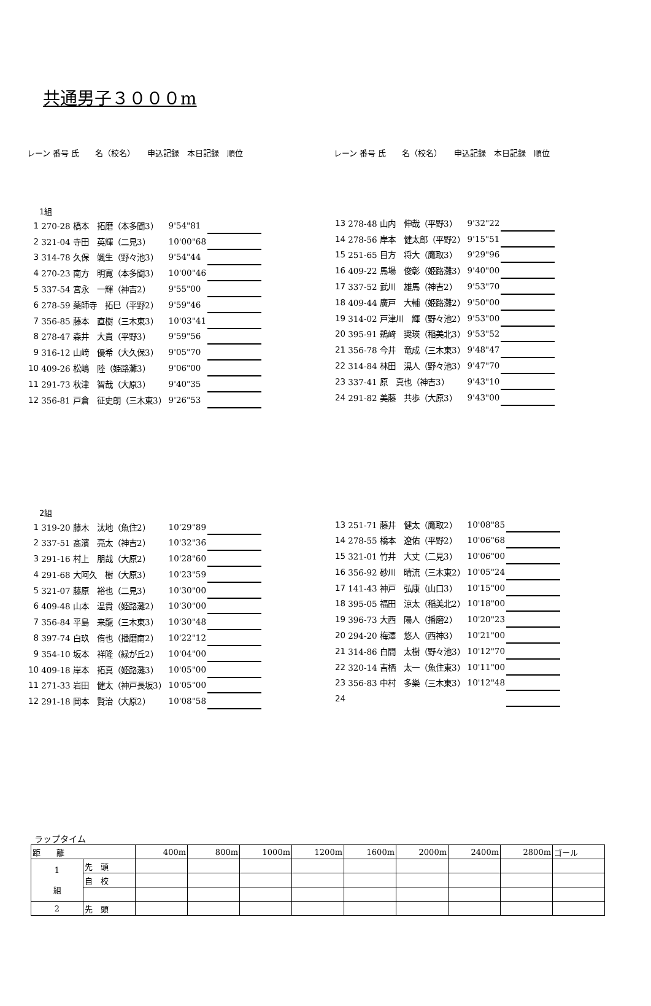共通男子３０００m
レーン 番号 氏　　名（校名）　　申込記録　本日記録　順位 レーン 番号 氏　　名（校名）　　申込記録　本日記録　順位
1組
| 1 | 270-28 橋本 拓磨（本多聞3） | 9'54"81 | | |
| 2 | 321-04 寺田 英輝（二見3） | 10'00"68 | | |
| 3 | 314-78 久保 颯生（野々池3） | 9'54"44 | | |
| 4 | 270-23 南方 明寛（本多聞3） | 10'00"46 | | |
| 5 | 337-54 宮永 一輝（神吉2） | 9'55"00 | | |
| 6 | 278-59 薬師寺 拓巳（平野2） | 9'59"46 | | |
| 7 | 356-85 藤本 直樹（三木東3） | 10'03"41 | | |
| 8 | 278-47 森井 大貴（平野3） | 9'59"56 | | |
| 9 | 316-12 山﨑 優希（大久保3） | 9'05"70 | | |
| 10 | 409-26 松嶋 陸（姫路灘3） | 9'06"00 | | |
| 11 | 291-73 秋津 智哉（大原3） | 9'40"35 | | |
| 12 | 356-81 戸倉 征史朗（三木東3） | 9'26"53 | | |
| 13 | 278-48 山内 伸哉（平野3） | 9'32"22 | | |
| 14 | 278-56 岸本 健太郎（平野2） | 9'15"51 | | |
| 15 | 251-65 目方 将大（鷹取3） | 9'29"96 | | |
| 16 | 409-22 馬場 俊彰（姫路灘3） | 9'40"00 | | |
| 17 | 337-52 武川 雄馬（神吉2） | 9'53"70 | | |
| 18 | 409-44 廣戸 大輔（姫路灘2） | 9'50"00 | | |
| 19 | 314-02 戸津川 輝（野々池2） | 9'53"00 | | |
| 20 | 395-91 鵜﨑 奨瑛（稲美北3） | 9'53"52 | | |
| 21 | 356-78 今井 竜成（三木東3） | 9'48"47 | | |
| 22 | 314-84 林田 滉人（野々池3） | 9'47"70 | | |
| 23 | 337-41 原 真也（神吉3） | 9'43"10 | | |
| 24 | 291-82 美藤 共歩（大原3） | 9'43"00 | | |
2組
| 1 | 319-20 藤木 汰地（魚住2） | 10'29"89 | | |
| 2 | 337-51 髙濱 亮太（神吉2） | 10'32"36 | | |
| 3 | 291-16 村上 朋哉（大原2） | 10'28"60 | | |
| 4 | 291-68 大阿久 樹（大原3） | 10'23"59 | | |
| 5 | 321-07 藤原 裕也（二見3） | 10'30"00 | | |
| 6 | 409-48 山本 温貴（姫路灘2） | 10'30"00 | | |
| 7 | 356-84 平島 来龍（三木東3） | 10'30"48 | | |
| 8 | 397-74 白玖 侑也（播磨南2） | 10'22"12 | | |
| 9 | 354-10 坂本 祥隆（緑が丘2） | 10'04"00 | | |
| 10 | 409-18 岸本 拓真（姫路灘3） | 10'05"00 | | |
| 11 | 271-33 岩田 健太（神戸長坂3） | 10'05"00 | | |
| 12 | 291-18 岡本 賢治（大原2） | 10'08"58 | | |
| 13 | 251-71 藤井 健太（鷹取2） | 10'08"85 | | |
| 14 | 278-55 橋本 遼佑（平野2） | 10'06"68 | | |
| 15 | 321-01 竹井 大丈（二見3） | 10'06"00 | | |
| 16 | 356-92 砂川 晴流（三木東2） | 10'05"24 | | |
| 17 | 141-43 神戸 弘康（山口3） | 10'15"00 | | |
| 18 | 395-05 福田 涼太（稲美北2） | 10'18"00 | | |
| 19 | 396-73 大西 陽人（播磨2） | 10'20"23 | | |
| 20 | 294-20 梅澤 悠人（西神3） | 10'21"00 | | |
| 21 | 314-86 白間 太樹（野々池3） | 10'12"70 | | |
| 22 | 320-14 吉栖 太一（魚住東3） | 10'11"00 | | |
| 23 | 356-83 中村 多樂（三木東3） | 10'12"48 | | |
| 24 | | | | |
ラップタイム
| 距 離 | | 400m | 800m | 1000m | 1200m | 1600m | 2000m | 2400m | 2800m | ゴール |
| 1 組 | 先 頭 | | | | | | | | | |
| | 自 校 | | | | | | | | | |
| 2 | 先 頭 | | | | | | | | | |